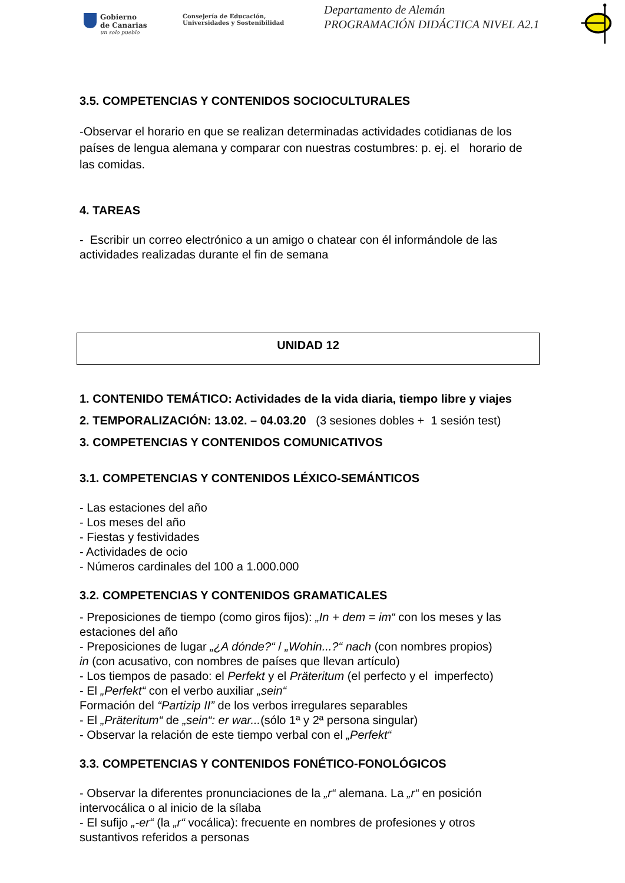Gobierno
de Canarias
un solo pueblo
Consejería de Educación,
Universidades y Sostenibilidad
Departamento de Alemán
PROGRAMACIÓN DIDÁCTICA NIVEL A2.1
3.5. COMPETENCIAS Y CONTENIDOS SOCIOCULTURALES
-Observar el horario en que se realizan determinadas actividades cotidianas de los países de lengua alemana y comparar con nuestras costumbres: p. ej. el horario de las comidas.
4. TAREAS
- Escribir un correo electrónico a un amigo o chatear con él informándole de las actividades realizadas durante el fin de semana
UNIDAD 12
1. CONTENIDO TEMÁTICO: Actividades de la vida diaria, tiempo libre y viajes
2. TEMPORALIZACIÓN: 13.02. – 04.03.20 (3 sesiones dobles + 1 sesión test)
3. COMPETENCIAS Y CONTENIDOS COMUNICATIVOS
3.1. COMPETENCIAS Y CONTENIDOS LÉXICO-SEMÁNTICOS
- Las estaciones del año
- Los meses del año
- Fiestas y festividades
- Actividades de ocio
- Números cardinales del 100 a 1.000.000
3.2. COMPETENCIAS Y CONTENIDOS GRAMATICALES
- Preposiciones de tiempo (como giros fijos): „In + dem = im“ con los meses y las estaciones del año
- Preposiciones de lugar „¿A dónde?“ / „Wohin...?“ nach (con nombres propios)
in (con acusativo, con nombres de países que llevan artículo)
- Los tiempos de pasado: el Perfekt y el Präteritum (el perfecto y el imperfecto)
- El „Perfekt“ con el verbo auxiliar „sein“
Formación del “Partizip II” de los verbos irregulares separables
- El „Präteritum“ de „sein“: er war...(sólo 1ª y 2ª persona singular)
- Observar la relación de este tiempo verbal con el „Perfekt“
3.3. COMPETENCIAS Y CONTENIDOS FONÉTICO-FONOLÓGICOS
- Observar la diferentes pronunciaciones de la „r“ alemana. La „r“ en posición intervocálica o al inicio de la sílaba
- El sufijo „-er“ (la „r“ vocálica): frecuente en nombres de profesiones y otros sustantivos referidos a personas